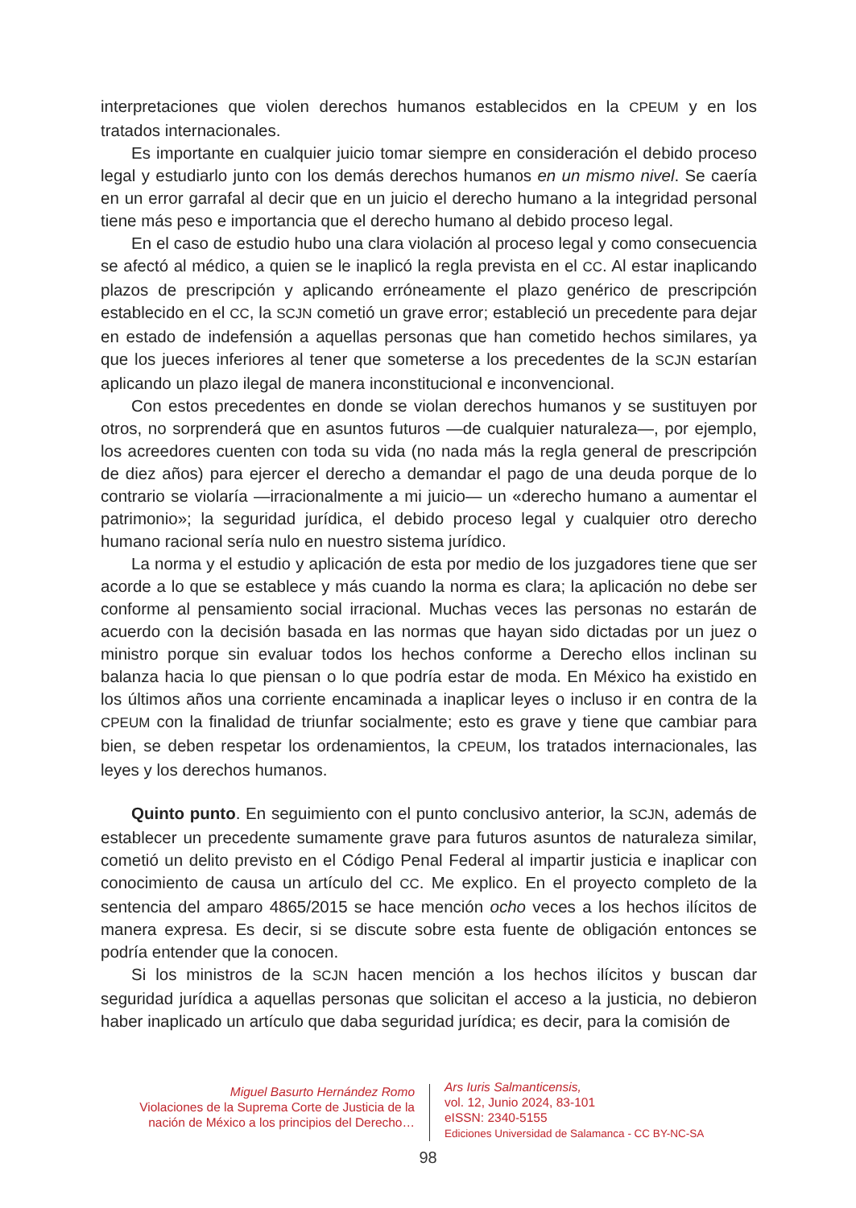interpretaciones que violen derechos humanos establecidos en la CPEUM y en los tratados internacionales.
Es importante en cualquier juicio tomar siempre en consideración el debido proceso legal y estudiarlo junto con los demás derechos humanos en un mismo nivel. Se caería en un error garrafal al decir que en un juicio el derecho humano a la integridad personal tiene más peso e importancia que el derecho humano al debido proceso legal.
En el caso de estudio hubo una clara violación al proceso legal y como consecuencia se afectó al médico, a quien se le inaplicó la regla prevista en el CC. Al estar inaplicando plazos de prescripción y aplicando erróneamente el plazo genérico de prescripción establecido en el CC, la SCJN cometió un grave error; estableció un precedente para dejar en estado de indefensión a aquellas personas que han cometido hechos similares, ya que los jueces inferiores al tener que someterse a los precedentes de la SCJN estarían aplicando un plazo ilegal de manera inconstitucional e inconvencional.
Con estos precedentes en donde se violan derechos humanos y se sustituyen por otros, no sorprenderá que en asuntos futuros —de cualquier naturaleza—, por ejemplo, los acreedores cuenten con toda su vida (no nada más la regla general de prescripción de diez años) para ejercer el derecho a demandar el pago de una deuda porque de lo contrario se violaría —irracionalmente a mi juicio— un «derecho humano a aumentar el patrimonio»; la seguridad jurídica, el debido proceso legal y cualquier otro derecho humano racional sería nulo en nuestro sistema jurídico.
La norma y el estudio y aplicación de esta por medio de los juzgadores tiene que ser acorde a lo que se establece y más cuando la norma es clara; la aplicación no debe ser conforme al pensamiento social irracional. Muchas veces las personas no estarán de acuerdo con la decisión basada en las normas que hayan sido dictadas por un juez o ministro porque sin evaluar todos los hechos conforme a Derecho ellos inclinan su balanza hacia lo que piensan o lo que podría estar de moda. En México ha existido en los últimos años una corriente encaminada a inaplicar leyes o incluso ir en contra de la CPEUM con la finalidad de triunfar socialmente; esto es grave y tiene que cambiar para bien, se deben respetar los ordenamientos, la CPEUM, los tratados internacionales, las leyes y los derechos humanos.
Quinto punto. En seguimiento con el punto conclusivo anterior, la SCJN, además de establecer un precedente sumamente grave para futuros asuntos de naturaleza similar, cometió un delito previsto en el Código Penal Federal al impartir justicia e inaplicar con conocimiento de causa un artículo del CC. Me explico. En el proyecto completo de la sentencia del amparo 4865/2015 se hace mención ocho veces a los hechos ilícitos de manera expresa. Es decir, si se discute sobre esta fuente de obligación entonces se podría entender que la conocen.
Si los ministros de la SCJN hacen mención a los hechos ilícitos y buscan dar seguridad jurídica a aquellas personas que solicitan el acceso a la justicia, no debieron haber inaplicado un artículo que daba seguridad jurídica; es decir, para la comisión de
Miguel Basurto Hernández Romo
Violaciones de la Suprema Corte de Justicia de la nación de México a los principios del Derecho…
Ars Iuris Salmanticensis,
vol. 12, Junio 2024, 83-101
eISSN: 2340-5155
Ediciones Universidad de Salamanca - CC BY-NC-SA
98